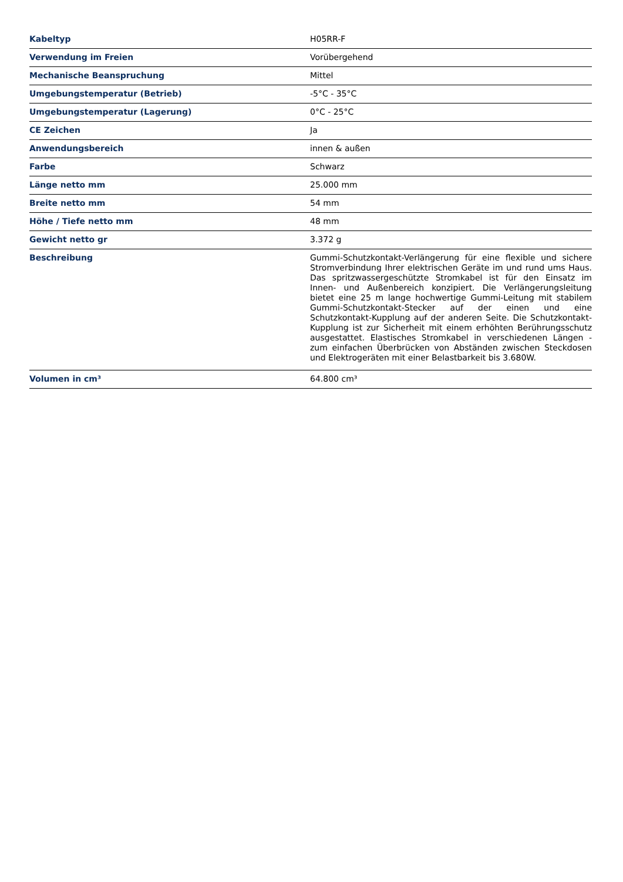| Kabeltyp | H05RR-F |
| Verwendung im Freien | Vorübergehend |
| Mechanische Beanspruchung | Mittel |
| Umgebungstemperatur (Betrieb) | -5°C - 35°C |
| Umgebungstemperatur (Lagerung) | 0°C - 25°C |
| CE Zeichen | Ja |
| Anwendungsbereich | innen & außen |
| Farbe | Schwarz |
| Länge netto mm | 25.000 mm |
| Breite netto mm | 54 mm |
| Höhe / Tiefe netto mm | 48 mm |
| Gewicht netto gr | 3.372 g |
| Beschreibung | Gummi-Schutzkontakt-Verlängerung für eine flexible und sichere Stromverbindung Ihrer elektrischen Geräte im und rund ums Haus. Das spritzwassergeschützte Stromkabel ist für den Einsatz im Innen- und Außenbereich konzipiert. Die Verlängerungsleitung bietet eine 25 m lange hochwertige Gummi-Leitung mit stabilem Gummi-Schutzkontakt-Stecker auf der einen und eine Schutzkontakt-Kupplung auf der anderen Seite. Die Schutzkontakt-Kupplung ist zur Sicherheit mit einem erhöhten Berührungsschutz ausgestattet. Elastisches Stromkabel in verschiedenen Längen - zum einfachen Überbrücken von Abständen zwischen Steckdosen und Elektrogeräten mit einer Belastbarkeit bis 3.680W. |
| Volumen in cm³ | 64.800 cm³ |